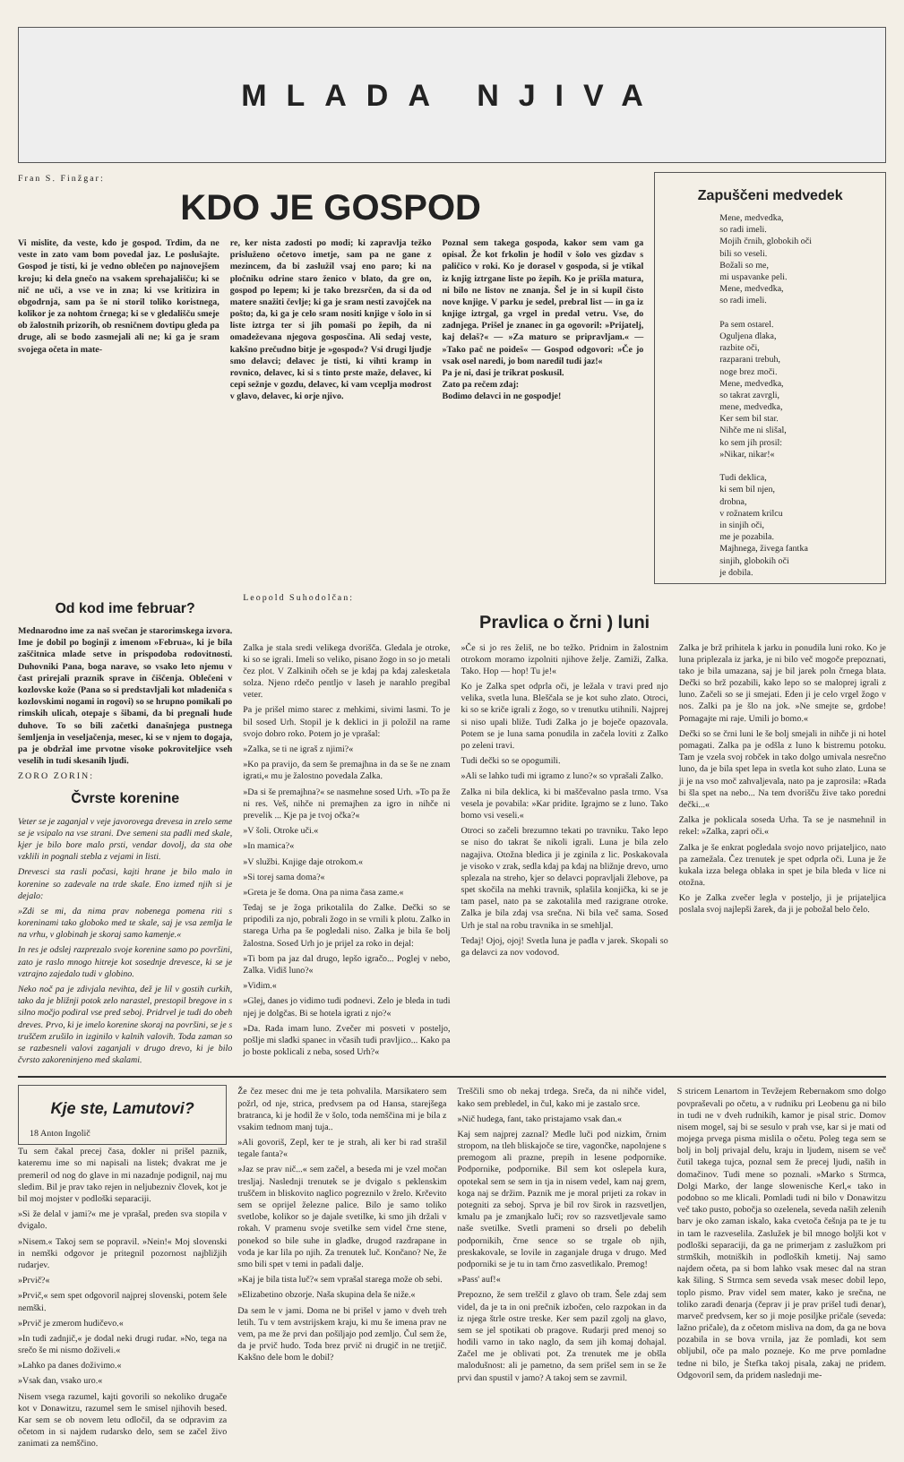MLADA NJIVA
Fran S. Finžgar:
KDO JE GOSPOD
Vi mislite, da veste, kdo je gospod. Trdim, da ne veste in zato vam bom povedal jaz. Le poslušajte. Gospod je tisti, ki je vedno oblečen po najnovejšem kroju; ki dela gnečo na vsakem sprehajališču; ki se nič ne uči, a vse ve in zna; ki vse kritizira in obgodrnja, sam pa še ni storil toliko koristnega, kolikor je za nohtom črnega; ki se v gledališču smeje ob žalostnih prizorih, ob resničnem dovtipu gleda pa druge, ali se bodo zasmejali ali ne; ki ga je sram svojega očeta in mate-
re, ker nista zadosti po modi; ki zapravlja težko prisluženo očetovo imetje, sam pa ne gane z mezincem, da bi zaslužil vsaj eno paro; ki na pločniku odrine staro ženico v blato, da gre on, gospod po lepem; ki je tako brezsrčen, da si da od matere snažiti čevlje; ki ga je sram nesti zavojček na pošto; da, ki ga je celo sram nositi knjige v šolo in si liste iztrga ter si jih pomaši po žepih, da ni omadeževana njegova gosposčina. Ali sedaj veste, kakšno prečudno bitje je »gospod«? Vsi drugi ljudje smo delavci; delavec je tisti, ki vihti kramp in rovnico, delavec, ki si s tinto prste maže, delavec, ki cepi sežnje v gozdu, delavec, ki vam vceplja modrost v glavo, delavec, ki orje njivo.
Poznal sem takega gospoda, kakor sem vam ga opisal. Že kot frkolin je hodil v šolo ves gizdav s paličico v roki. Ko je dorasel v gospoda, si je vtikal iz knjig iztrgane liste po žepih. Ko je prišla matura, ni bilo ne listov ne znanja. Šel je in si kupil čisto nove knjige. V parku je sedel, prebral list — in ga iz knjige iztrgal, ga vrgel in predal vetru. Vse, do zadnjega. Prišel je znanec in ga ogovoril: »Prijatelj, kaj delaš?« — »Za maturo se pripravljam.« — »Tako pač ne poideš« — Gospod odgovori: »Če jo vsak osel naredi, jo bom naredil tudi jaz!«
Pa je ni, dasi je trikrat poskusil.
Zato pa rečem zdaj:
Bodimo delavci in ne gospodje!
Zapuščeni medvedek
Mene, medvedka,
so radi imeli.
Mojih črnih, globokih oči
bili so veseli.
Božali so me,
mi uspavanke peli.
Mene, medvedka,
so radi imeli.
Pa sem ostarel.
Oguljena dlaka,
razbite oči,
razparani trebuh,
noge brez moči.
Mene, medvedka,
so takrat zavrgli,
mene, medvedka,
Ker sem bil star.
Nihče me ni slišal,
ko sem jih prosil:
»Nikar, nikar!«
Tudi deklica,
ki sem bil njen,
drobna,
v rožnatem krilcu
in sinjih oči,
me je pozabila.
Majhnega, živega fantka
sinjih, globokih oči
je dobila.
Od kod ime februar?
Mednarodno ime za naš svečan je starorimskega izvora. Ime je dobil po boginji z imenom »Februa«, ki je bila zaščitnica mlade setve in prispodoba rodovitnosti. Duhovniki Pana, boga narave, so vsako leto njemu v čast prirejali praznik sprave in čiščenja. Oblečeni v kozlovske kože (Pana so si predstavljali kot mladeniča s kozlovskimi nogami in rogovi) so se hrupno pomikali po rimskih ulicah, otepaje s šibami, da bi pregnali hude duhove. To so bili začetki današnjega pustnega šemljenja in veseljačenja, mesec, ki se v njem to dogaja, pa je obdržal ime prvotne visoke pokroviteljice vseh veselih in tudi skesanih ljudi.
ZORO ZORIN:
Čvrste korenine
Veter se je zaganjal v veje javorovega drevesa in zrelo seme se je vsipalo na vse strani. Dve semeni sta padli med skale, kjer je bilo bore malo prsti, vendar dovolj, da sta obe vzklili in pognali stebla z vejami in listi.
Drevesci sta rasli počasi, kajti hrane je bilo malo in korenine so zadevale na trde skale. Eno izmed njih si je dejalo:
»Zdi se mi, da nima prav nobenega pomena riti s koreninami tako globoko med te skale, saj je vsa zemlja le na vrhu, v globinah je skoraj samo kamenje.«
In res je odslej razprezalo svoje korenine samo po površini, zato je raslo mnogo hitreje kot sosednje drevesce, ki se je vztrajno zajedalo tudi v globino.
Neko noč pa je zdivjala nevihta, dež je lil v gostih curkih, tako da je bližnji potok zelo narastel, prestopil bregove in s silno močjo podiral vse pred seboj. Pridrvel je tudi do obeh dreves. Prvo, ki je imelo korenine skoraj na površini, se je s truščem zrušilo in izginilo v kalnih valovih. Toda zaman so se razbesneli valovi zaganjali v drugo drevo, ki je bilo čvrsto zakoreninjeno med skalami.
Leopold Suhodolčan:
Pravlica o črni ) luni
Zalka je stala sredi velikega dvorišča. Gledala je otroke, ki so se igrali. Imeli so veliko, pisano žogo in so jo metali čez plot. V Zalkinih očeh se je kdaj pa kdaj zalesketala solza. Njeno rdečo pentljo v laseh je narahlo pregibal veter.
Pa je prišel mimo starec z mehkimi, sivimi lasmi. To je bil sosed Urh. Stopil je k deklici in ji položil na rame svojo dobro roko. Potem jo je vprašal:
»Zalka, se ti ne igraš z njimi?«
»Ko pa pravijo, da sem še premajhna in da se še ne znam igrati,« mu je žalostno povedala Zalka.
»Da si še premajhna?« se nasmehne sosed Urh. »To pa že ni res. Veš, nihče ni premajhen za igro in nihče ni prevelik ... Kje pa je tvoj očka?«
»V šoli. Otroke uči.«
»In mamica?«
»V službi. Knjige daje otrokom.«
»Si torej sama doma?«
»Greta je še doma. Ona pa nima časa zame.«
Tedaj se je žoga prikotalila do Zalke. Dečki so se pripodili za njo, pobrali žogo in se vrnili k plotu. Zalko in starega Urha pa še pogledali niso. Zalka je bila še bolj žalostna. Sosed Urh jo je prijel za roko in dejal:
»Ti bom pa jaz dal drugo, lepšo igračo... Poglej v nebo, Zalka. Vidiš luno?«
»Vidim.«
»Glej, danes jo vidimo tudi podnevi. Zelo je bleda in tudi njej je dolgčas. Bi se hotela igrati z njo?«
»Da. Rada imam luno. Zvečer mi posveti v posteljo, pošlje mi sladki spanec in včasih tudi pravljico... Kako pa jo boste poklicali z neba, sosed Urh?«
»Če si jo res želiš, ne bo težko. Pridnim in žalostnim otrokom moramo izpolniti njihove želje. Zamiži, Zalka. Tako. Hop — hop! Tu je!«
Ko je Zalka spet odprla oči, je ležala v travi pred njo velika, svetla luna. Bleščala se je kot suho zlato. Otroci, ki so se kriče igrali z žogo, so v trenutku utihnili. Najprej si niso upali bliže. Tudi Zalka jo je boječe opazovala. Potem se je luna sama ponudila in začela loviti z Zalko po zeleni travi.
Tudi dečki so se opogumili.
»Ali se lahko tudi mi igramo z luno?« so vprašali Zalko.
Zalka ni bila deklica, ki bi maščevalno pasla trmo. Vsa vesela je povabila: »Kar pridite. Igrajmo se z luno. Tako bomo vsi veseli.«
Otroci so začeli brezumno tekati po travniku. Tako lepo se niso do takrat še nikoli igrali. Luna je bila zelo nagajiva. Otožna bledica ji je zginila z lic. Poskakovala je visoko v zrak, sedla kdaj pa kdaj na bližnje drevo, urno splezala na streho, kjer so delavci popravljali žlebove, pa spet skočila na mehki travnik, splašila konjička, ki se je tam pasel, nato pa se zakotalila med razigrane otroke. Zalka je bila zdaj vsa srečna. Ni bila več sama. Sosed Urh je stal na robu travnika in se smehljal.
Tedaj! Ojoj, ojoj! Svetla luna je padla v jarek. Skopali so ga delavci za nov vodovod.
Zalka je brž prihitela k jarku in ponudila luni roko. Ko je luna priplezala iz jarka, je ni bilo več mogoče prepoznati, tako je bila umazana, saj je bil jarek poln črnega blata. Dečki so brž pozabili, kako lepo so se maloprej igrali z luno. Začeli so se ji smejati. Eden ji je celo vrgel žogo v nos. Zalki pa je šlo na jok. »Ne smejte se, grdobe! Pomagajte mi raje. Umili jo bomo.«
Dečki so se črni luni le še bolj smejali in nihče ji ni hotel pomagati. Zalka pa je odšla z luno k bistremu potoku. Tam je vzela svoj robček in tako dolgo umivala nesrečno luno, da je bila spet lepa in svetla kot suho zlato. Luna se ji je na vso moč zahvaljevala, nato pa je zaprosila: »Rada bi šla spet na nebo... Na tem dvorišču žive tako poredni dečki...«
Zalka je poklicala soseda Urha. Ta se je nasmehnil in rekel: »Zalka, zapri oči.«
Zalka je še enkrat pogledala svojo novo prijateljico, nato pa zamežala. Čez trenutek je spet odprla oči. Luna je že kukala izza belega oblaka in spet je bila bleda v lice ni otožna.
Ko je Zalka zvečer legla v posteljo, ji je prijateljica poslala svoj najlepši žarek, da ji je pobožal belo čelo.
Kje ste, Lamutovi?
18 Anton Ingolič
Tu sem čakal precej časa, dokler ni prišel paznik, kateremu ime so mi napisali na listek; dvakrat me je premeril od nog do glave in mi nazadnje podignil, naj mu sledim. Bil je prav tako rejen in neljubezniv človek, kot je bil moj mojster v podloški separaciji.
»Si že delal v jami?« me je vprašal, preden sva stopila v dvigalo.
»Nisem.« Takoj sem se popravil. »Nein!« Moj slovenski in nemški odgovor je pritegnil pozornost najbližjih rudarjev.
»Prvič?«
»Prvič,« sem spet odgovoril najprej slovenski, potem šele nemški.
»Prvič je zmerom hudičevo.«
»In tudi zadnjič,« je dodal neki drugi rudar. »No, tega na srečo še mi nismo doživeli.«
»Lahko pa danes doživimo.«
»Vsak dan, vsako uro.«
Nisem vsega razumel, kajti govorili so nekoliko drugače kot v Donawitzu, razumel sem le smisel njihovih besed. Kar sem se ob novem letu odločil, da se odpravim za očetom in si najdem rudarsko delo, sem se začel živo zanimati za nemščino.
Že čez mesec dni me je teta pohvalila. Marsikatero sem požrl, od nje, strica, predvsem pa od Hansa, starejšega bratranca, ki je hodil že v šolo, toda nemščina mi je bila z vsakim tednom manj tuja..
»Ali govoriš, Zepl, ker te je strah, ali ker bi rad strašil tegale fanta?«
»Jaz se prav nič...« sem začel, a beseda mi je vzel močan tresljaj. Naslednji trenutek se je dvigalo s peklenskim truščem in bliskovito naglico pogreznilo v žrelo. Krčevito sem se oprijel železne palice. Bilo je samo toliko svetlobe, kolikor so je dajale svetilke, ki smo jih držali v rokah. V pramenu svoje svetilke sem videl črne stene, ponekod so bile suhe in gladke, drugod razdrapane in voda je kar lila po njih. Za trenutek luč. Končano? Ne, že smo bili spet v temi in padali dalje.
»Kaj je bila tista luč?« sem vprašal starega može ob sebi.
»Elizabetino obzorje. Naša skupina dela še niže.«
Da sem le v jami. Doma ne bi prišel v jamo v dveh treh letih. Tu v tem avstrijskem kraju, ki mu še imena prav ne vem, pa me že prvi dan pošiljajo pod zemljo. Čul sem že, da je prvič hudo. Toda brez prvič ni drugič in ne tretjič. Kakšno dele bom le dobil?
Treščili smo ob nekaj trdega. Sreča, da ni nihče videl, kako sem prebledel, in čul, kako mi je zastalo srce.
»Nič hudega, fant, tako pristajamo vsak dan.«
Kaj sem najprej zaznal? Medle luči pod nizkim, črnim stropom, na tleh bliskajoče se tire, vagončke, napolnjene s premogom ali prazne, prepih in lesene podpornike. Podpornike, podpornike. Bil sem kot oslepela kura, opotekal sem se sem in tja in nisem vedel, kam naj grem, koga naj se držim. Paznik me je moral prijeti za rokav in potegniti za seboj. Sprva je bil rov širok in razsvetljen, kmalu pa je zmanjkalo luči; rov so razsvetljevale samo naše svetilke. Svetli prameni so drseli po debelih podpornikih, črne sence so se trgale ob njih, preskakovale, se lovile in zaganjale druga v drugo. Med podporniki se je tu in tam črno zasvetlikalo. Premog!
»Pass' auf!«
Prepozno, že sem treščil z glavo ob tram. Šele zdaj sem videl, da je ta in oni prečnik izbočen, celo razpokan in da iz njega štrle ostre treske. Ker sem pazil zgolj na glavo, sem se jel spotikati ob pragove. Rudarji pred menoj so hodili varno in tako naglo, da sem jih komaj dohajal. Začel me je oblivati pot. Za trenutek me je obšla malodušnost: ali je pametno, da sem prišel sem in se že prvi dan spustil v jamo? A takoj sem se zavrnil.
S stricem Lenartom in Tevžejem Rebernakom smo dolgo povpraševali po očetu, a v rudniku pri Leobenu ga ni bilo in tudi ne v dveh rudnikih, kamor je pisal stric. Domov nisem mogel, saj bi se sesulo v prah vse, kar si je mati od mojega prvega pisma mislila o očetu. Poleg tega sem se bolj in bolj privajal delu, kraju in ljudem, nisem se več čutil takega tujca, poznal sem že precej ljudi, naših in domačinov. Tudi mene so poznali. »Marko s Strmca, Dolgi Marko, der lange slowenische Kerl,« tako in podobno so me klicali. Pomladi tudi ni bilo v Donawitzu več tako pusto, pobočja so ozelenela, seveda naših zelenih barv je oko zaman iskalo, kaka cvetoča češnja pa te je tu in tam le razveselila. Zaslužek je bil mnogo boljši kot v podloški separaciji, da ga ne primerjam z zaslužkom pri strmških, motniških in podloških kmetij. Naj samo najdem očeta, pa si bom lahko vsak mesec dal na stran kak šiling. S Strmca sem seveda vsak mesec dobil lepo, toplo pismo. Prav videl sem mater, kako je srečna, ne toliko zaradi denarja (čeprav ji je prav prišel tudi denar), marveč predvsem, ker so ji moje posiljke pričale (seveda: lažno pričale), da z očetom misliva na dom, da ga ne bova pozabila in se bova vrnila, jaz že pomladi, kot sem obljubil, oče pa malo pozneje. Ko me prve pomladne tedne ni bilo, je Štefka takoj pisala, zakaj ne pridem. Odgovoril sem, da pridem naslednji me-